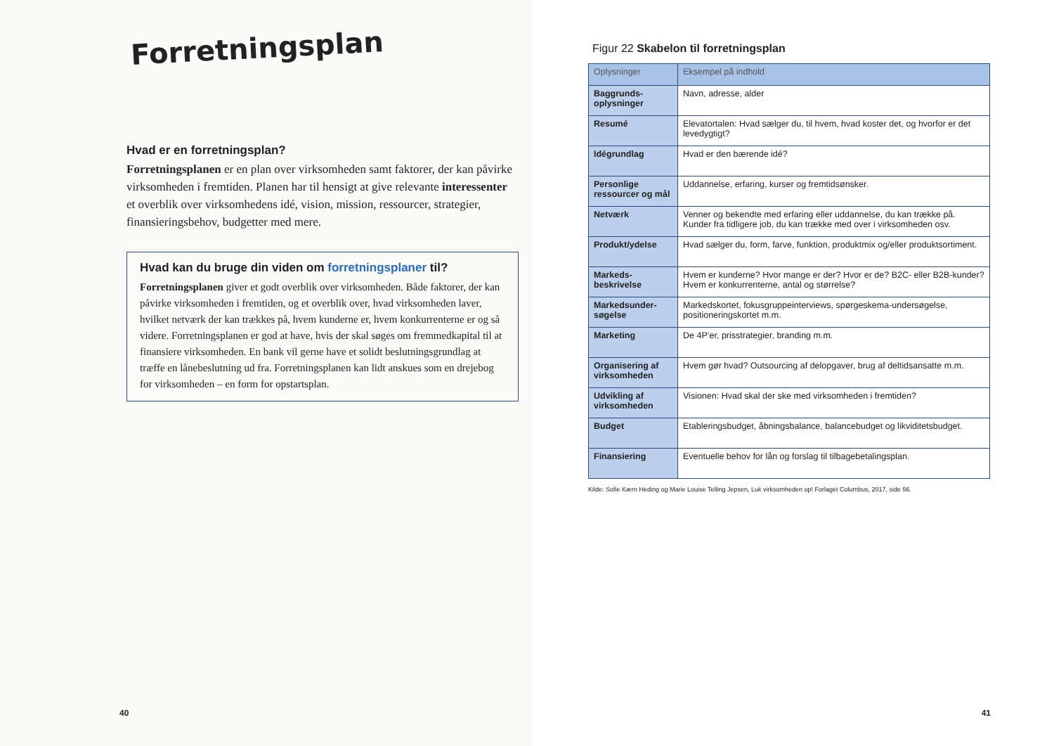Forretningsplan
Hvad er en forretningsplan?
Forretningsplanen er en plan over virksomheden samt faktorer, der kan påvirke virksomheden i fremtiden. Planen har til hensigt at give relevante interessenter et overblik over virksomhedens idé, vision, mission, ressourcer, strategier, finansieringsbehov, budgetter med mere.
Hvad kan du bruge din viden om forretningsplaner til?
Forretningsplanen giver et godt overblik over virksomheden. Både faktorer, der kan påvirke virksomheden i fremtiden, og et overblik over, hvad virksomheden laver, hvilket netværk der kan trækkes på, hvem kunderne er, hvem konkurrenterne er og så videre. Forretningsplanen er god at have, hvis der skal søges om fremmedkapital til at finansiere virksomheden. En bank vil gerne have et solidt beslutningsgrundlag at træffe en lånebeslutning ud fra. Forretningsplanen kan lidt anskues som en drejebog for virksomheden – en form for opstartsplan.
40
Figur 22 Skabelon til forretningsplan
| Oplysninger | Eksempel på indhold |
| --- | --- |
| Baggrunds-oplysninger | Navn, adresse, alder |
| Resumé | Elevatortalen: Hvad sælger du, til hvem, hvad koster det, og hvorfor er det levedygtigt? |
| Idégrundlag | Hvad er den bærende idé? |
| Personlige ressourcer og mål | Uddannelse, erfaring, kurser og fremtidsønsker. |
| Netværk | Venner og bekendte med erfaring eller uddannelse, du kan trække på. Kunder fra tidligere job, du kan trække med over i virksomheden osv. |
| Produkt/ydelse | Hvad sælger du, form, farve, funktion, produktmix og/eller produktsortiment. |
| Markeds-beskrivelse | Hvem er kunderne? Hvor mange er der? Hvor er de? B2C- eller B2B-kunder? Hvem er konkurrenterne, antal og størrelse? |
| Markedsunder-søgelse | Markedskortet, fokusgruppeinterviews, spørgeskema-undersøgelse, positioneringskortet m.m. |
| Marketing | De 4P’er, prisstrategier, branding m.m. |
| Organisering af virksomheden | Hvem gør hvad? Outsourcing af delopgaver, brug af deltidsansatte m.m. |
| Udvikling af virksomheden | Visionen: Hvad skal der ske med virksomheden i fremtiden? |
| Budget | Etableringsbudget, åbningsbalance, balancebudget og likviditetsbudget. |
| Finansiering | Eventuelle behov for lån og forslag til tilbagebetalingsplan. |
Kilde: Sofie Kærn Heding og Marie Louise Telling Jepsen, Luk virksomheden op! Forlaget Columbus, 2017, side 56.
41